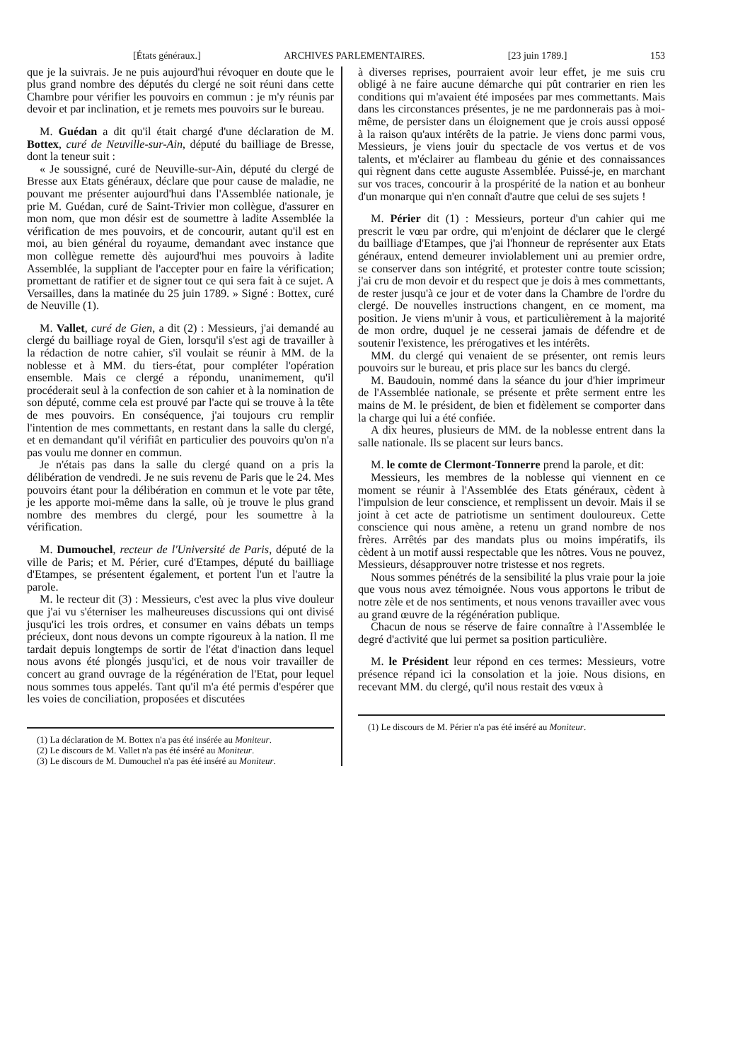[États généraux.] ARCHIVES PARLEMENTAIRES. [23 juin 1789.] 153
que je la suivrais. Je ne puis aujourd'hui révoquer en doute que le plus grand nombre des députés du clergé ne soit réuni dans cette Chambre pour vérifier les pouvoirs en commun : je m'y réunis par devoir et par inclination, et je remets mes pouvoirs sur le bureau.
M. Guédan a dit qu'il était chargé d'une déclaration de M. Bottex, curé de Neuville-sur-Ain, député du bailliage de Bresse, dont la teneur suit :
« Je soussigné, curé de Neuville-sur-Ain, député du clergé de Bresse aux Etats généraux, déclare que pour cause de maladie, ne pouvant me présenter aujourd'hui dans l'Assemblée nationale, je prie M. Guédan, curé de Saint-Trivier mon collègue, d'assurer en mon nom, que mon désir est de soumettre à ladite Assemblée la vérification de mes pouvoirs, et de concourir, autant qu'il est en moi, au bien général du royaume, demandant avec instance que mon collègue remette dès aujourd'hui mes pouvoirs à ladite Assemblée, la suppliant de l'accepter pour en faire la vérification; promettant de ratifier et de signer tout ce qui sera fait à ce sujet. A Versailles, dans la matinée du 25 juin 1789. » Signé : Bottex, curé de Neuville (1).
M. Vallet, curé de Gien, a dit (2) : Messieurs, j'ai demandé au clergé du bailliage royal de Gien, lorsqu'il s'est agi de travailler à la rédaction de notre cahier, s'il voulait se réunir à MM. de la noblesse et à MM. du tiers-état, pour compléter l'opération ensemble. Mais ce clergé a répondu, unanimement, qu'il procéderait seul à la confection de son cahier et à la nomination de son député, comme cela est prouvé par l'acte qui se trouve à la tête de mes pouvoirs. En conséquence, j'ai toujours cru remplir l'intention de mes commettants, en restant dans la salle du clergé, et en demandant qu'il vérifiât en particulier des pouvoirs qu'on n'a pas voulu me donner en commun.
Je n'étais pas dans la salle du clergé quand on a pris la délibération de vendredi. Je ne suis revenu de Paris que le 24. Mes pouvoirs étant pour la délibération en commun et le vote par tête, je les apporte moi-même dans la salle, où je trouve le plus grand nombre des membres du clergé, pour les soumettre à la vérification.
M. Dumouchel, recteur de l'Université de Paris, député de la ville de Paris; et M. Périer, curé d'Etampes, député du bailliage d'Etampes, se présentent également, et portent l'un et l'autre la parole.
M. le recteur dit (3) : Messieurs, c'est avec la plus vive douleur que j'ai vu s'éterniser les malheureuses discussions qui ont divisé jusqu'ici les trois ordres, et consumer en vains débats un temps précieux, dont nous devons un compte rigoureux à la nation. Il me tardait depuis longtemps de sortir de l'état d'inaction dans lequel nous avons été plongés jusqu'ici, et de nous voir travailler de concert au grand ouvrage de la régénération de l'Etat, pour lequel nous sommes tous appelés. Tant qu'il m'a été permis d'espérer que les voies de conciliation, proposées et discutées
(1) La déclaration de M. Bottex n'a pas été insérée au Moniteur.
(2) Le discours de M. Vallet n'a pas été inséré au Moniteur.
(3) Le discours de M. Dumouchel n'a pas été inséré au Moniteur.
à diverses reprises, pourraient avoir leur effet, je me suis cru obligé à ne faire aucune démarche qui pût contrarier en rien les conditions qui m'avaient été imposées par mes commettants. Mais dans les circonstances présentes, je ne me pardonnerais pas à moi-même, de persister dans un éloignement que je crois aussi opposé à la raison qu'aux intérêts de la patrie. Je viens donc parmi vous, Messieurs, je viens jouir du spectacle de vos vertus et de vos talents, et m'éclairer au flambeau du génie et des connaissances qui règnent dans cette auguste Assemblée. Puissé-je, en marchant sur vos traces, concourir à la prospérité de la nation et au bonheur d'un monarque qui n'en connaît d'autre que celui de ses sujets !
M. Périer dit (1) : Messieurs, porteur d'un cahier qui me prescrit le vœu par ordre, qui m'enjoint de déclarer que le clergé du bailliage d'Etampes, que j'ai l'honneur de représenter aux Etats généraux, entend demeurer inviolablement uni au premier ordre, se conserver dans son intégrité, et protester contre toute scission; j'ai cru de mon devoir et du respect que je dois à mes commettants, de rester jusqu'à ce jour et de voter dans la Chambre de l'ordre du clergé. De nouvelles instructions changent, en ce moment, ma position. Je viens m'unir à vous, et particulièrement à la majorité de mon ordre, duquel je ne cesserai jamais de défendre et de soutenir l'existence, les prérogatives et les intérêts.
MM. du clergé qui venaient de se présenter, ont remis leurs pouvoirs sur le bureau, et pris place sur les bancs du clergé.
M. Baudouin, nommé dans la séance du jour d'hier imprimeur de l'Assemblée nationale, se présente et prête serment entre les mains de M. le président, de bien et fidèlement se comporter dans la charge qui lui a été confiée.
A dix heures, plusieurs de MM. de la noblesse entrent dans la salle nationale. Ils se placent sur leurs bancs.
M. le comte de Clermont-Tonnerre prend la parole, et dit:
Messieurs, les membres de la noblesse qui viennent en ce moment se réunir à l'Assemblée des Etats généraux, cèdent à l'impulsion de leur conscience, et remplissent un devoir. Mais il se joint à cet acte de patriotisme un sentiment douloureux. Cette conscience qui nous amène, a retenu un grand nombre de nos frères. Arrêtés par des mandats plus ou moins impératifs, ils cèdent à un motif aussi respectable que les nôtres. Vous ne pouvez, Messieurs, désapprouver notre tristesse et nos regrets.
Nous sommes pénétrés de la sensibilité la plus vraie pour la joie que vous nous avez témoignée. Nous vous apportons le tribut de notre zèle et de nos sentiments, et nous venons travailler avec vous au grand œuvre de la régénération publique.
Chacun de nous se réserve de faire connaître à l'Assemblée le degré d'activité que lui permet sa position particulière.
M. le Président leur répond en ces termes: Messieurs, votre présence répand ici la consolation et la joie. Nous disions, en recevant MM. du clergé, qu'il nous restait des vœux à
(1) Le discours de M. Périer n'a pas été inséré au Moniteur.